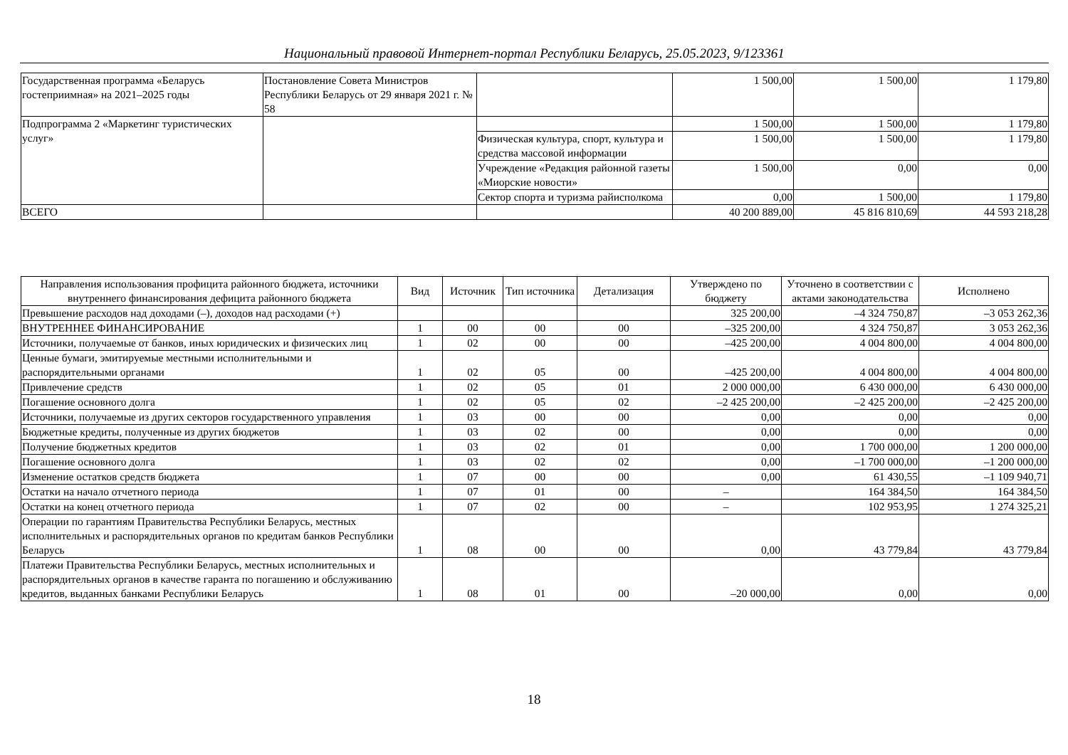Национальный правовой Интернет-портал Республики Беларусь, 25.05.2023, 9/123361
| Государственная программа «Беларусь гостеприимная» на 2021–2025 годы | Постановление Совета Министров Республики Беларусь от 29 января 2021 г. № 58 | | 1 500,00 | 1 500,00 | 1 179,80 |
| Подпрограмма 2 «Маркетинг туристических услуг» | | | 1 500,00 | 1 500,00 | 1 179,80 |
| | | Физическая культура, спорт, культура и средства массовой информации | 1 500,00 | 1 500,00 | 1 179,80 |
| | | Учреждение «Редакция районной газеты «Миорские новости» | 1 500,00 | 0,00 | 0,00 |
| | | Сектор спорта и туризма райисполкома | 0,00 | 1 500,00 | 1 179,80 |
| ВСЕГО | | | 40 200 889,00 | 45 816 810,69 | 44 593 218,28 |
| Направления использования профицита районного бюджета, источники внутреннего финансирования дефицита районного бюджета | Вид | Источник | Тип источника | Детализация | Утверждено по бюджету | Уточнено в соответствии с актами законодательства | Исполнено |
| --- | --- | --- | --- | --- | --- | --- | --- |
| Превышение расходов над доходами (–), доходов над расходами (+) | | | | | 325 200,00 | –4 324 750,87 | –3 053 262,36 |
| ВНУТРЕННЕЕ ФИНАНСИРОВАНИЕ | 1 | 00 | 00 | 00 | –325 200,00 | 4 324 750,87 | 3 053 262,36 |
| Источники, получаемые от банков, иных юридических и физических лиц | 1 | 02 | 00 | 00 | –425 200,00 | 4 004 800,00 | 4 004 800,00 |
| Ценные бумаги, эмитируемые местными исполнительными и распорядительными органами | 1 | 02 | 05 | 00 | –425 200,00 | 4 004 800,00 | 4 004 800,00 |
| Привлечение средств | 1 | 02 | 05 | 01 | 2 000 000,00 | 6 430 000,00 | 6 430 000,00 |
| Погашение основного долга | 1 | 02 | 05 | 02 | –2 425 200,00 | –2 425 200,00 | –2 425 200,00 |
| Источники, получаемые из других секторов государственного управления | 1 | 03 | 00 | 00 | 0,00 | 0,00 | 0,00 |
| Бюджетные кредиты, полученные из других бюджетов | 1 | 03 | 02 | 00 | 0,00 | 0,00 | 0,00 |
| Получение бюджетных кредитов | 1 | 03 | 02 | 01 | 0,00 | 1 700 000,00 | 1 200 000,00 |
| Погашение основного долга | 1 | 03 | 02 | 02 | 0,00 | –1 700 000,00 | –1 200 000,00 |
| Изменение остатков средств бюджета | 1 | 07 | 00 | 00 | 0,00 | 61 430,55 | –1 109 940,71 |
| Остатки на начало отчетного периода | 1 | 07 | 01 | 00 | – | 164 384,50 | 164 384,50 |
| Остатки на конец отчетного периода | 1 | 07 | 02 | 00 | – | 102 953,95 | 1 274 325,21 |
| Операции по гарантиям Правительства Республики Беларусь, местных исполнительных и распорядительных органов по кредитам банков Республики Беларусь | 1 | 08 | 00 | 00 | 0,00 | 43 779,84 | 43 779,84 |
| Платежи Правительства Республики Беларусь, местных исполнительных и распорядительных органов в качестве гаранта по погашению и обслуживанию кредитов, выданных банками Республики Беларусь | 1 | 08 | 01 | 00 | –20 000,00 | 0,00 | 0,00 |
18